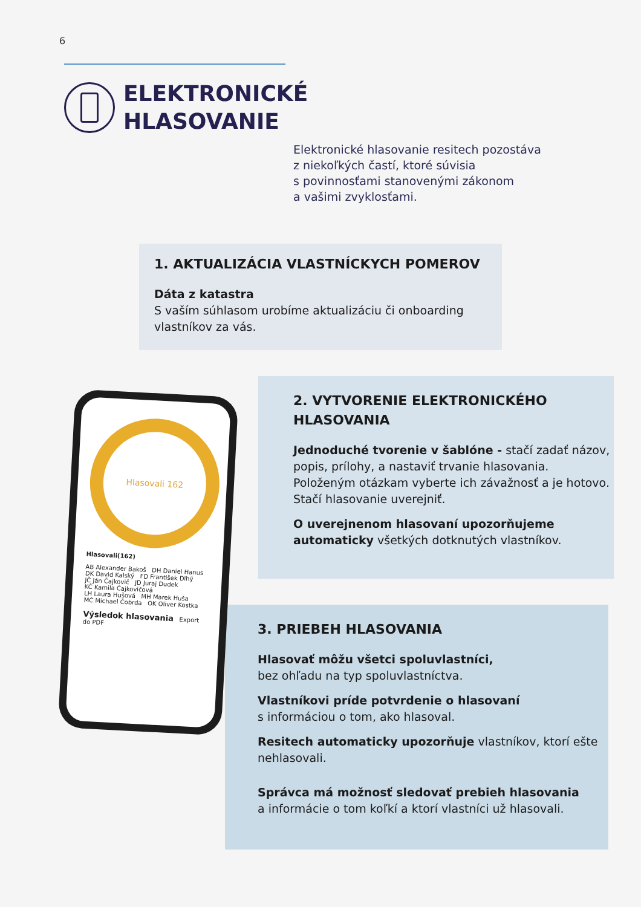6
ELEKTRONICKÉ
HLASOVANIE
Elektronické hlasovanie resitech pozostáva
z niekoľkých častí, ktoré súvisia
s povinnosťami stanovenými zákonom
a vašimi zvyklosťami.
1. AKTUALIZÁCIA VLASTNÍCKYCH POMEROV
Dáta z katastra
S vaším súhlasom urobíme aktualizáciu či onboarding vlastníkov za vás.
2. VYTVORENIE ELEKTRONICKÉHO
HLASOVANIA
Jednoduché tvorenie v šablóne - stačí zadať názov, popis, prílohy, a nastaviť trvanie hlasovania. Položeným otázkam vyberte ich závažnosť a je hotovo. Stačí hlasovanie uverejniť.
O uverejnenom hlasovaní upozorňujeme automaticky všetkých dotknutých vlastníkov.
3. PRIEBEH HLASOVANIA
Hlasovať môžu všetci spoluvlastníci,
bez ohľadu na typ spoluvlastníctva.
Vlastníkovi príde potvrdenie o hlasovaní
s informáciou o tom, ako hlasoval.
Resitech automaticky upozorňuje vlastníkov, ktorí ešte nehlasovali.
Správca má možnosť sledovať prebieh hlasovania
a informácie o tom koľkí a ktorí vlastníci už hlasovali.
Hlasovali 162
Hlasovali(162)
AB Alexander Bakoš DH Daniel Hanus
DK David Kalský FD František Dlhý
JČ Ján Čajkovič JD Juraj Dudek
KČ Kamila Čajkovičová
LH Laura Hušová MH Marek Huša
MČ Michael Čobrda OK Oliver Kostka
Výsledok hlasovania Export do PDF